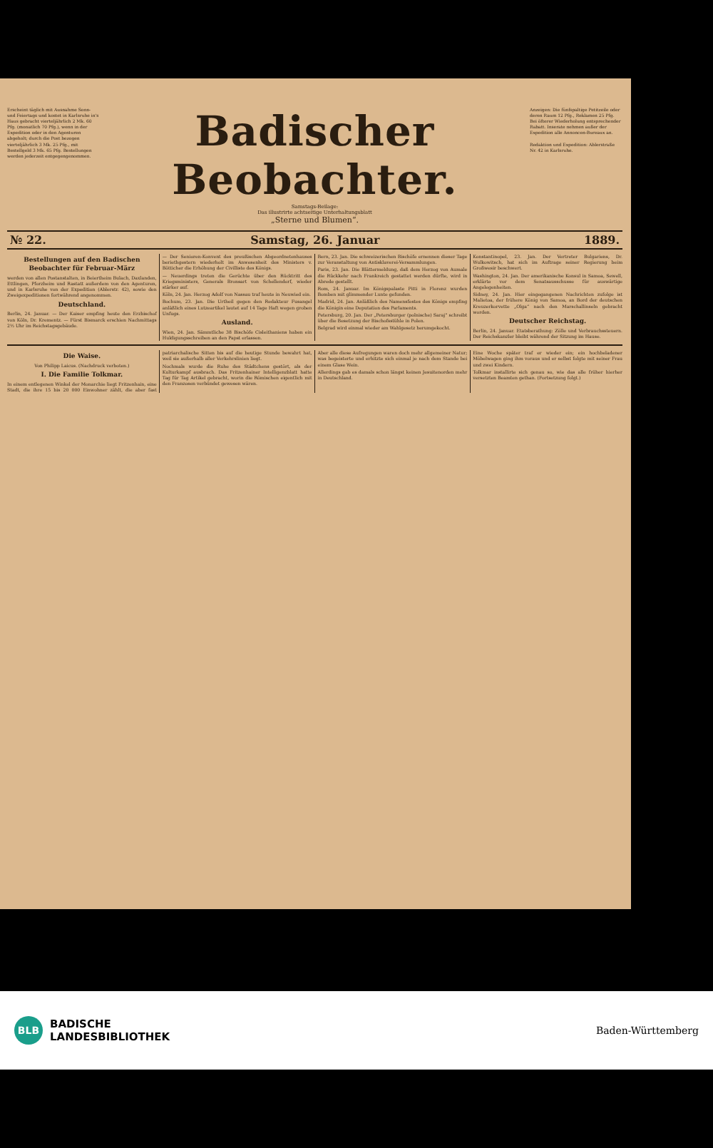Erscheint täglich mit Ausnahme Sonn- und Feiertags und kostet in Karlsruhe in's Haus gebracht vierteljährlich 2 Mk. 60 Pfg. (monatlich 70 Pfg.), wenn in der Expedition oder in den Agenturen abgeholt; durch die Post bezogen vierteljährlich 3 Mk. 25 Pfg., mit Bestellgeld 3 Mk. 65 Pfg. Bestellungen werden jederzeit entgegengenommen.
Badischer Beobachter.
Samstags-Beilage:
Das illustrirte achtseitige Unterhaltungsblatt
„Sterne und Blumen“.
Anzeigen: Die fünfspaltige Petitzeile oder deren Raum 12 Pfg., Reklamen 25 Pfg. Bei öfterer Wiederholung entsprechender Rabatt. Inserate nehmen außer der Expedition alle Annoncen-Bureaux an.
Redaktion und Expedition: Ablerstraße Nr. 42 in Karlsruhe.
№ 22. Samstag, 26. Januar 1889.
Bestellungen auf den Badischen Beobachter für Februar-März
werden von allen Postanstalten, in Beiertheim Bulach, Daxlanden, Ettlingen, Pforzheim und Rastatt außerdem von den Agenturen, und in Karlsruhe von der Expedition (Ablerstr. 42), sowie den Zweigexpeditionen fortwährend angenommen.
Deutschland.
Berlin, 24. Januar. — Der Kaiser empfing heute den Erzbischof von Köln, Dr. Krementz. — Fürst Bismarck erschien Nachmittags 2½ Uhr im Reichstagsgebäude.
— Der Senioren-Konvent des preußischen Abgeordnetenhauses beriethgestern wiederholt im Anwesenheit des Ministers v. Bötticher die Erhöhung der Civilliste des Königs.
— Neuerdings treten die Gerüchte über den Rücktritt des Kriegsministers, Generals Bronsart von Schellendorf, wieder stärker auf.
Köln, 24. Jan. Herzog Adolf von Nassau traf heute in Neuwied ein.
Bochum, 23. Jan. Die Urtheil gegen den Redakteur Fusangel anläßlich eines Lutzeartikel lautet auf 14 Tage Haft wegen groben Unfugs.
Ausland.
Wien, 24. Jan. Sämmtliche 38 Bischöfe Cisleithaniens haben ein Huldigungsschreiben an den Papst erlassen.
Bern, 23. Jan. Die schweizerischen Bischöfe ernennen dieser Tage zur Veranstaltung von Antisklaverei-Versammlungen.
Paris, 23. Jan. Die Blättermeldung, daß dem Herzog von Aumale die Rückkehr nach Frankreich gestattet werden dürfte, wird in Abrede gestellt.
Rom, 24. Januar. Im Königspalaste Pitti in Florenz wurden Bomben mit glimmender Lunte gefunden.
Madrid, 24. Jan. Anläßlich des Namensfestes des Königs empfing die Königin eine Deputation des Parlaments.
Petersburg, 20. Jan. Der „Petersburger (polnische) Saraj“ schreibt über die Besetzung der Bischofsstühle in Polen.
Belgrad wird einmal wieder am Wahlgesetz herumgekocht.
Konstantinopel, 23. Jan. Der Vertreter Bulgariens, Dr. Wulkowitsch, hat sich im Auftrage seiner Regierung beim Großwesir beschwert.
Washington, 24. Jan. Der amerikanische Konsul in Samoa, Sewell, erklärte vor dem Senatsausschusse für auswärtige Angelegenheiten.
Sidney, 24. Jan. Hier eingegangenen Nachrichten zufolge ist Malietoa, der frühere König von Samoa, an Bord der deutschen Kreuzerkorvette „Olga“ nach den Marschallinseln gebracht worden.
Deutscher Reichstag.
Berlin, 24. Januar. Etatsberathung: Zölle und Verbrauchssteuern. Der Reichskanzler bleibt während der Sitzung im Hause.
Die Waise.
Von Philipp Laicus. (Nachdruck verboten.)
I. Die Familie Tolkmar.
In einem entlegenen Winkel der Monarchie liegt Fritzenhain, eine Stadt, die ihre 15 bis 20 000 Einwohner zählt, die aber fast patriarchalische Sitten bis auf die heutige Stunde bewahrt hat, weil sie außerhalb aller Verkehrslinien liegt.
Nochmals wurde die Ruhe des Städtchens gestört, als der Kulturkampf ausbrach. Das Fritzenhainer Intelligenzblatt hatte Tag für Tag Artikel gebracht, worin die Römischen eigentlich mit den Franzosen verbündet gewesen wären.
Aber alle diese Aufregungen waren doch mehr allgemeiner Natur; was begeisterte und erhitzte sich einmal je nach dem Stande bei einem Glase Wein.
Allerdings gab es damals schon längst keinen Jesuitenorden mehr in Deutschland.
Eine Woche später traf er wieder ein; ein hochbeladener Möbelwagen ging ihm voraus und er selbst folgte mit seiner Frau und zwei Kindern.
Tolkmar installirte sich genau so, wie das alle früher hierher versetzten Beamten gethan. (Fortsetzung folgt.)
BLB
BADISCHE
LANDESBIBLIOTHEK
Baden-Württemberg